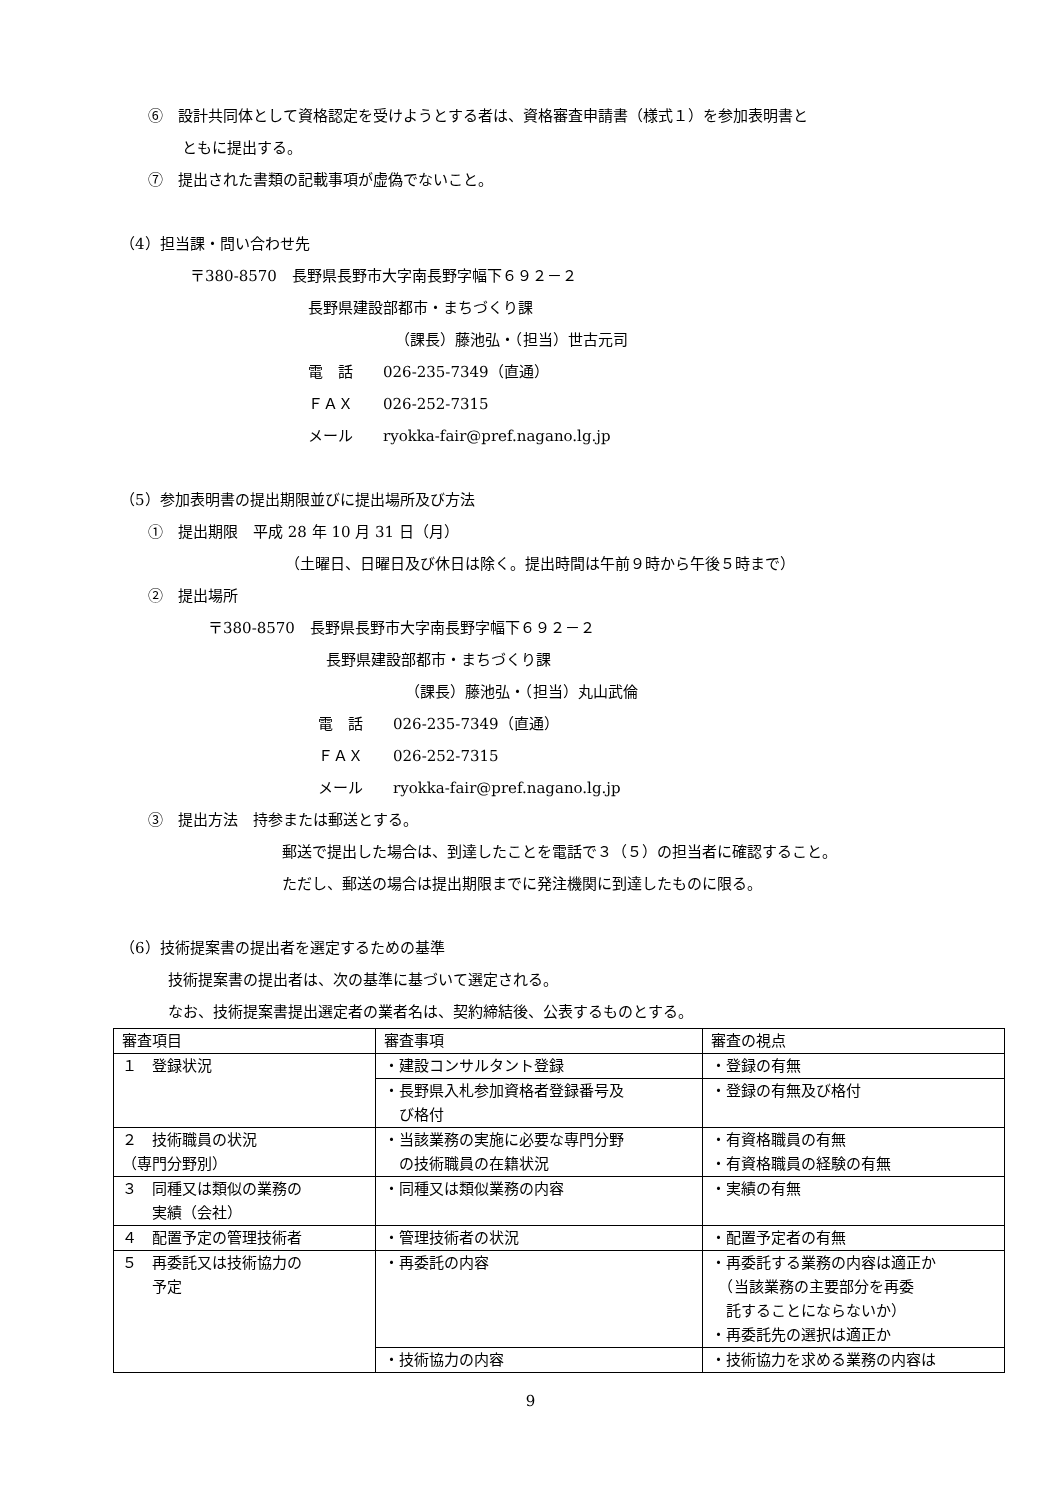⑥　設計共同体として資格認定を受けようとする者は、資格審査申請書（様式１）を参加表明書と
ともに提出する。
⑦　提出された書類の記載事項が虚偽でないこと。
（4）担当課・問い合わせ先
〒380-8570　長野県長野市大字南長野字幅下６９２－２
長野県建設部都市・まちづくり課
（課長）藤池弘・（担当）世古元司
電　話　　026-235-7349（直通）
ＦＡＸ　　026-252-7315
メール　　ryokka-fair@pref.nagano.lg.jp
（5）参加表明書の提出期限並びに提出場所及び方法
①　提出期限　平成 28 年 10 月 31 日（月）
（土曜日、日曜日及び休日は除く。提出時間は午前９時から午後５時まで）
②　提出場所
〒380-8570　長野県長野市大字南長野字幅下６９２－２
長野県建設部都市・まちづくり課
（課長）藤池弘・（担当）丸山武倫
電　話　　026-235-7349（直通）
ＦＡＸ　　026-252-7315
メール　　ryokka-fair@pref.nagano.lg.jp
③　提出方法　持参または郵送とする。
郵送で提出した場合は、到達したことを電話で３（５）の担当者に確認すること。
ただし、郵送の場合は提出期限までに発注機関に到達したものに限る。
（6）技術提案書の提出者を選定するための基準
技術提案書の提出者は、次の基準に基づいて選定される。
なお、技術提案書提出選定者の業者名は、契約締結後、公表するものとする。
| 審査項目 | 審査事項 | 審査の視点 |
| １ 登録状況 | ・建設コンサルタント登録 | ・登録の有無 |
| | ・長野県入札参加資格者登録番号及 び格付 | ・登録の有無及び格付 |
| ２ 技術職員の状況 （専門分野別） | ・当該業務の実施に必要な専門分野 の技術職員の在籍状況 | ・有資格職員の有無 ・有資格職員の経験の有無 |
| ３ 同種又は類似の業務の 実績（会社） | ・同種又は類似業務の内容 | ・実績の有無 |
| ４ 配置予定の管理技術者 | ・管理技術者の状況 | ・配置予定者の有無 |
| ５ 再委託又は技術協力の 予定 | ・再委託の内容 | ・再委託する業務の内容は適正か （当該業務の主要部分を再委 託することにならないか） ・再委託先の選択は適正か |
| | ・技術協力の内容 | ・技術協力を求める業務の内容は |
9